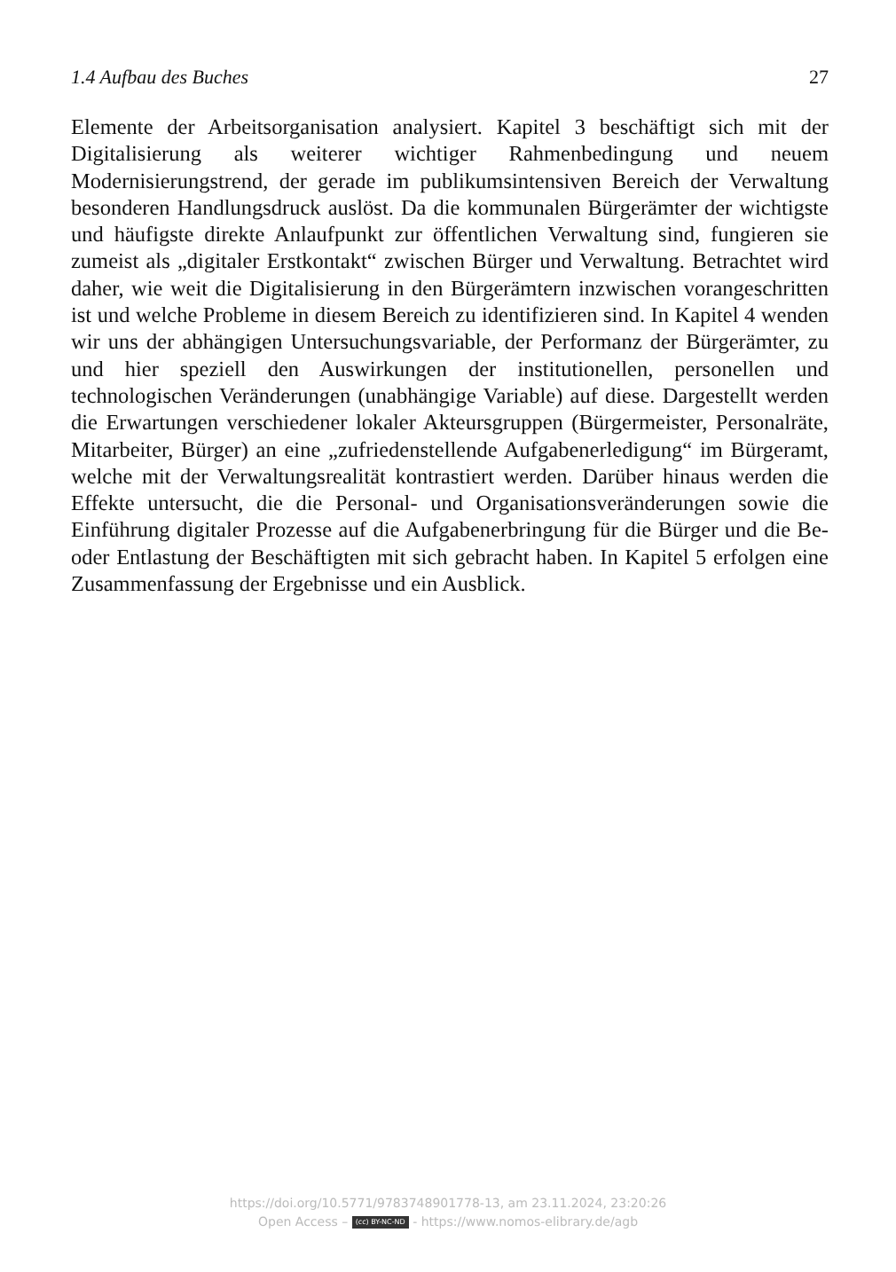1.4 Aufbau des Buches 27
Elemente der Arbeitsorganisation analysiert. Kapitel 3 beschäftigt sich mit der Digitalisierung als weiterer wichtiger Rahmenbedingung und neuem Modernisierungstrend, der gerade im publikumsintensiven Bereich der Ver­waltung besonderen Handlungsdruck auslöst. Da die kommunalen Bürger­ämter der wichtigste und häufigste direkte Anlaufpunkt zur öffentlichen Verwaltung sind, fungieren sie zumeist als „digitaler Erstkontakt“ zwischen Bürger und Verwaltung. Betrachtet wird daher, wie weit die Digitalisierung in den Bürgerämtern inzwischen vorangeschritten ist und welche Probleme in diesem Bereich zu identifizieren sind. In Kapitel 4 wenden wir uns der abhängigen Untersuchungsvariable, der Performanz der Bürgerämter, zu und hier speziell den Auswirkungen der institutionellen, personellen und technologischen Veränderungen (unabhängige Variable) auf diese. Darge­stellt werden die Erwartungen verschiedener lokaler Akteursgruppen (Bür­germeister, Personalräte, Mitarbeiter, Bürger) an eine „zufriedenstellende Aufgabenerledigung“ im Bürgeramt, welche mit der Verwaltungsrealität kontrastiert werden. Darüber hinaus werden die Effekte untersucht, die die Personal- und Organisationsveränderungen sowie die Einführung digitaler Prozesse auf die Aufgabenerbringung für die Bürger und die Be- oder Ent­lastung der Beschäftigten mit sich gebracht haben. In Kapitel 5 erfolgen eine Zusammenfassung der Ergebnisse und ein Ausblick.
https://doi.org/10.5771/9783748901778-13, am 23.11.2024, 23:20:26
Open Access – (cc) BY-NC-ND - https://www.nomos-elibrary.de/agb